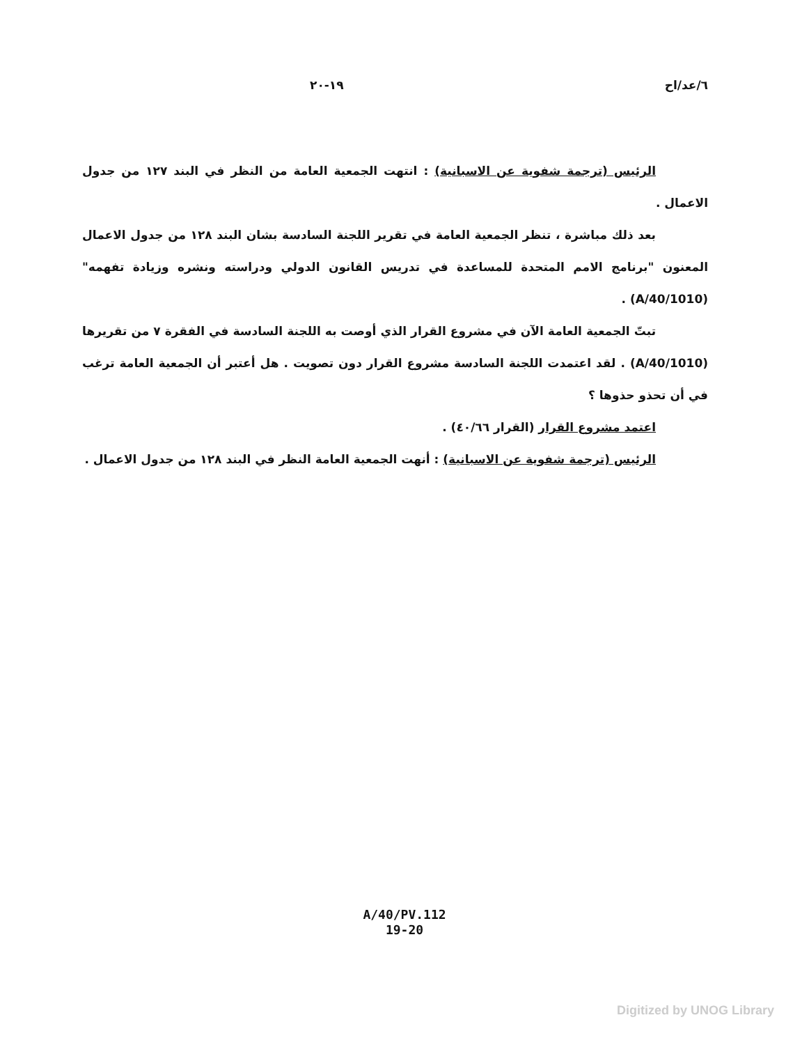٦/عد/اح ١٩-٢٠
الرئيس (ترجمة شفوية عن الاسبانية) : انتهت الجمعية العامة من النظر في البند ١٢٧ من جدول الاعمال .
بعد ذلك مباشرة ، تنظر الجمعية العامة في تقرير اللجنة السادسة بشان البند ١٢٨ من جدول الاعمال المعنون "برنامج الامم المتحدة للمساعدة في تدريس القانون الدولي ودراسته ونشره وزيادة تفهمه" (A/40/1010) .
تبتّ الجمعية العامة الآن في مشروع القرار الذي أوصت به اللجنة السادسة في الفقرة ٧ من تقريرها (A/40/1010) . لقد اعتمدت اللجنة السادسة مشروع القرار دون تصويت . هل أعتبر أن الجمعية العامة ترغب في أن تحذو حذوها ؟
اعتمد مشروع القرار (القرار ٤٠/٦٦) .
الرئيس (ترجمة شفوية عن الاسبانية) : أنهت الجمعية العامة النظر في البند ١٢٨ من جدول الاعمال .
A/40/PV.112
19-20
Digitized by UNOG Library